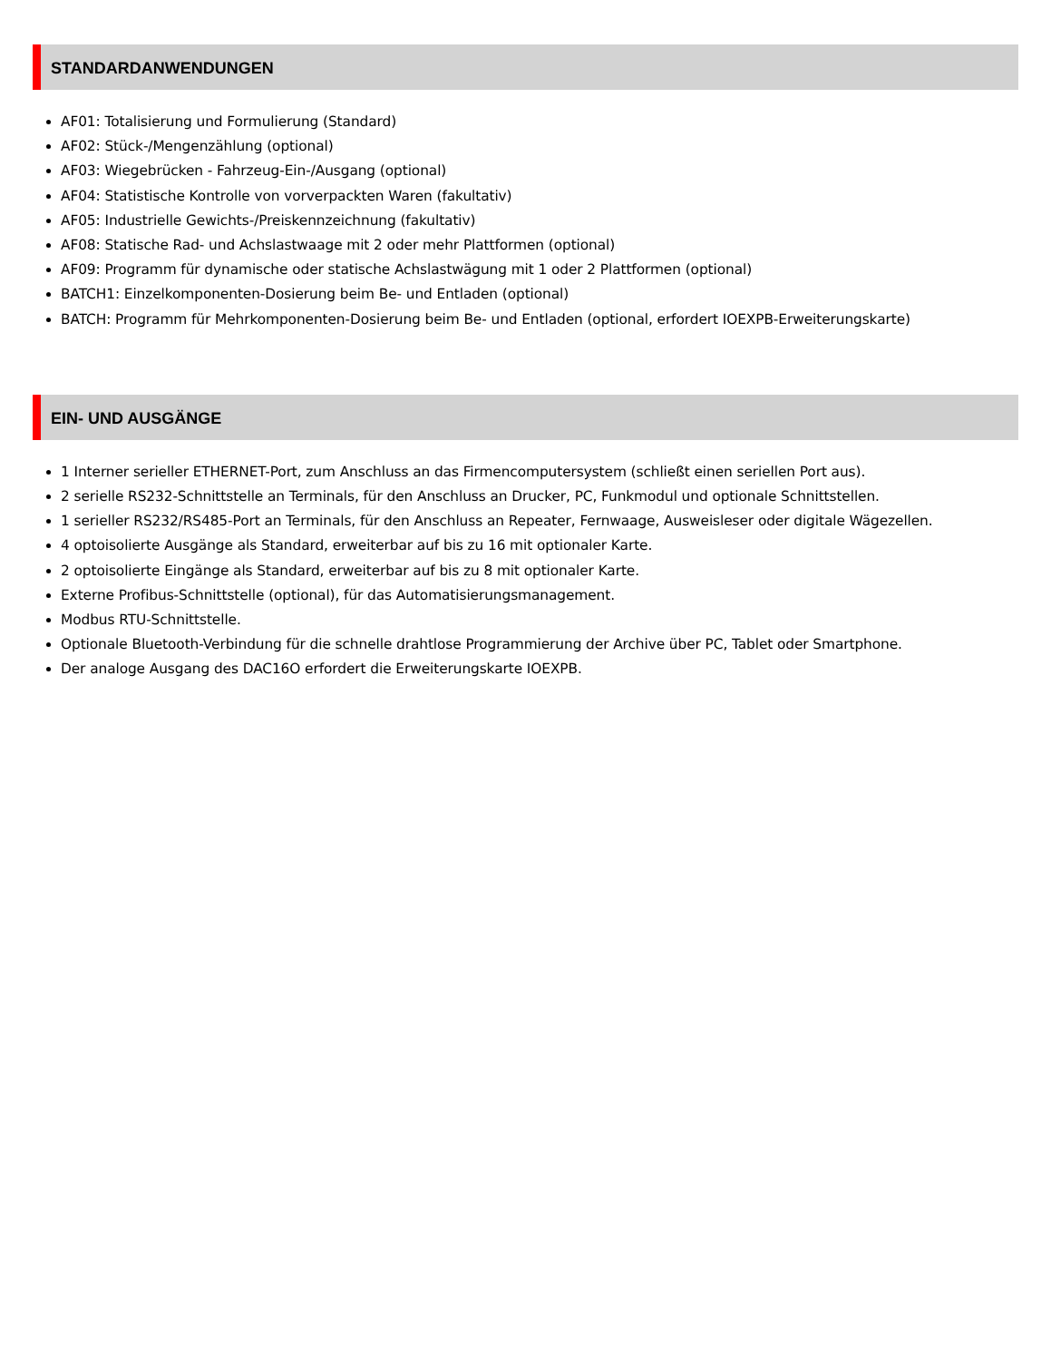STANDARDANWENDUNGEN
AF01: Totalisierung und Formulierung (Standard)
AF02: Stück-/Mengenzählung (optional)
AF03: Wiegebrücken - Fahrzeug-Ein-/Ausgang (optional)
AF04: Statistische Kontrolle von vorverpackten Waren (fakultativ)
AF05: Industrielle Gewichts-/Preiskennzeichnung (fakultativ)
AF08: Statische Rad- und Achslastwaage mit 2 oder mehr Plattformen (optional)
AF09: Programm für dynamische oder statische Achslastwägung mit 1 oder 2 Plattformen (optional)
BATCH1: Einzelkomponenten-Dosierung beim Be- und Entladen (optional)
BATCH: Programm für Mehrkomponenten-Dosierung beim Be- und Entladen (optional, erfordert IOEXPB-Erweiterungskarte)
EIN- UND AUSGÄNGE
1 Interner serieller ETHERNET-Port, zum Anschluss an das Firmencomputersystem (schließt einen seriellen Port aus).
2 serielle RS232-Schnittstelle an Terminals, für den Anschluss an Drucker, PC, Funkmodul und optionale Schnittstellen.
1 serieller RS232/RS485-Port an Terminals, für den Anschluss an Repeater, Fernwaage, Ausweisleser oder digitale Wägezellen.
4 optoisolierte Ausgänge als Standard, erweiterbar auf bis zu 16 mit optionaler Karte.
2 optoisolierte Eingänge als Standard, erweiterbar auf bis zu 8 mit optionaler Karte.
Externe Profibus-Schnittstelle (optional), für das Automatisierungsmanagement.
Modbus RTU-Schnittstelle.
Optionale Bluetooth-Verbindung für die schnelle drahtlose Programmierung der Archive über PC, Tablet oder Smartphone.
Der analoge Ausgang des DAC16O erfordert die Erweiterungskarte IOEXPB.